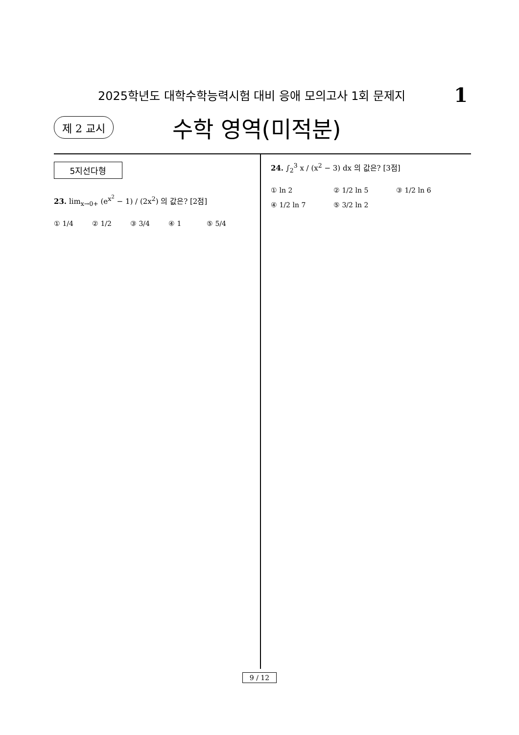2025학년도 대학수학능력시험 대비 응애 모의고사 1회 문제지 1
제 2 교시 수학 영역(미적분)
5지선다형
23. lim<sub>x→0+</sub> (e<sup>x<sup>2</sup></sup> − 1) / (2x<sup>2</sup>) 의 값은? [2점]
① 1/4 ② 1/2 ③ 3/4 ④ 1 ⑤ 5/4
24. ∫<sub>2</sub><sup>3</sup> x / (x<sup>2</sup> − 3) dx 의 값은? [3점]
① ln 2 ② 1/2 ln 5 ③ 1/2 ln 6 ④ 1/2 ln 7 ⑤ 3/2 ln 2
9 / 12